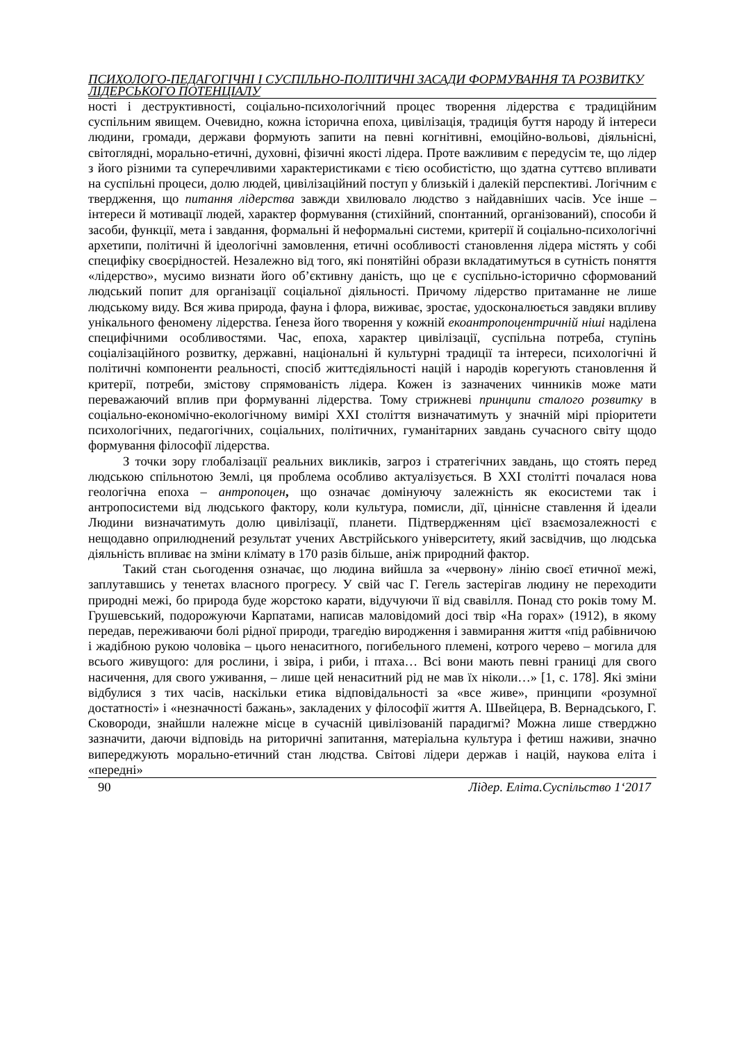ПСИХОЛОГО-ПЕДАГОГІЧНІ І СУСПІЛЬНО-ПОЛІТИЧНІ ЗАСАДИ ФОРМУВАННЯ ТА РОЗВИТКУ ЛІДЕРСЬКОГО ПОТЕНЦІАЛУ
ності і деструктивності, соціально-психологічний процес творення лідерства є традиційним суспільним явищем. Очевидно, кожна історична епоха, цивілізація, традиція буття народу й інтереси людини, громади, держави формують запити на певні когнітивні, емоційно-вольові, діяльнісні, світоглядні, морально-етичні, духовні, фізичні якості лідера. Проте важливим є передусім те, що лідер з його різними та суперечливими характеристиками є тією особистістю, що здатна суттєво впливати на суспільні процеси, долю людей, цивілізаційний поступ у близькій і далекій перспективі. Логічним є твердження, що питання лідерства завжди хвилювало людство з найдавніших часів. Усе інше – інтереси й мотивації людей, характер формування (стихійний, спонтанний, організований), способи й засоби, функції, мета і завдання, формальні й неформальні системи, критерії й соціально-психологічні архетипи, політичні й ідеологічні замовлення, етичні особливості становлення лідера містять у собі специфіку своєрідностей. Незалежно від того, які понятійні образи вкладатимуться в сутність поняття «лідерство», мусимо визнати його об’єктивну даність, що це є суспільно-історично сформований людський попит для організації соціальної діяльності. Причому лідерство притаманне не лише людському виду. Вся жива природа, фауна і флора, виживає, зростає, удосконалюється завдяки впливу унікального феномену лідерства. Ґенеза його творення у кожній екоантропоцентричній ніші наділена специфічними особливостями. Час, епоха, характер цивілізації, суспільна потреба, ступінь соціалізаційного розвитку, державні, національні й культурні традиції та інтереси, психологічні й політичні компоненти реальності, спосіб життєдіяльності націй і народів корегують становлення й критерії, потреби, змістову спрямованість лідера. Кожен із зазначених чинників може мати переважаючий вплив при формуванні лідерства. Тому стрижневі принципи сталого розвитку в соціально-економічно-екологічному вимірі XXI століття визначатимуть у значній мірі пріоритети психологічних, педагогічних, соціальних, політичних, гуманітарних завдань сучасного світу щодо формування філософії лідерства.
З точки зору глобалізації реальних викликів, загроз і стратегічних завдань, що стоять перед людською спільнотою Землі, ця проблема особливо актуалізується. В XXI столітті почалася нова геологічна епоха – антропоцен, що означає домінуючу залежність як екосистеми так і антропосистеми від людського фактору, коли культура, помисли, дії, ціннісне ставлення й ідеали Людини визначатимуть долю цивілізації, планети. Підтвердженням цієї взаємозалежності є нещодавно оприлюднений результат учених Австрійського університету, який засвідчив, що людська діяльність впливає на зміни клімату в 170 разів більше, аніж природний фактор.
Такий стан сьогодення означає, що людина вийшла за «червону» лінію своєї етичної межі, заплутавшись у тенетах власного прогресу. У свій час Г. Гегель застерігав людину не переходити природні межі, бо природа буде жорстоко карати, відучуючи її від свавілля. Понад сто років тому М. Грушевський, подорожуючи Карпатами, написав маловідомий досі твір «На горах» (1912), в якому передав, переживаючи болі рідної природи, трагедію виродження і завмирання життя «під рабівничою і жадібною рукою чоловіка – цього ненаситного, погибельного племені, котрого черево – могила для всього живущого: для рослини, і звіра, і риби, і птаха… Всі вони мають певні границі для свого насичення, для свого уживання, – лише цей ненаситний рід не мав їх ніколи…» [1, с. 178]. Які зміни відбулися з тих часів, наскільки етика відповідальності за «все живе», принципи «розумної достатності» і «незначності бажань», закладених у філософії життя А. Швейцера, В. Вернадського, Г. Сковороди, знайшли належне місце в сучасній цивілізованій парадигмі? Можна лише стверджно зазначити, даючи відповідь на риторичні запитання, матеріальна культура і фетиш наживи, значно випереджують морально-етичний стан людства. Світові лідери держав і націй, наукова еліта і «передні»
90 Лідер. Еліта.Суспільство 1‘2017